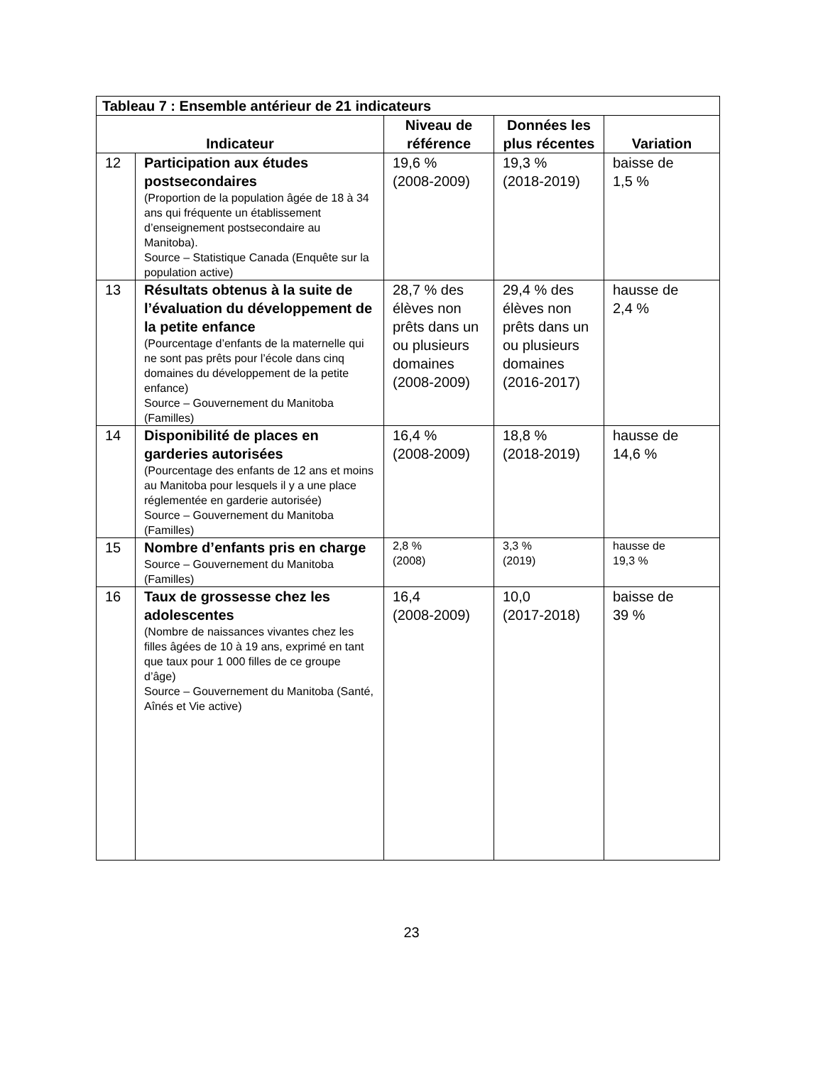| Tableau 7 : Ensemble antérieur de 21 indicateurs | | | | |
| --- | --- | --- | --- | --- |
| Indicateur | | Niveau de référence | Données les plus récentes | Variation |
| 12 | Participation aux études postsecondaires (Proportion de la population âgée de 18 à 34 ans qui fréquente un établissement d’enseignement postsecondaire au Manitoba). Source – Statistique Canada (Enquête sur la population active) | 19,6 % (2008-2009) | 19,3 % (2018-2019) | baisse de 1,5 % |
| 13 | Résultats obtenus à la suite de l’évaluation du développement de la petite enfance (Pourcentage d’enfants de la maternelle qui ne sont pas prêts pour l’école dans cinq domaines du développement de la petite enfance) Source – Gouvernement du Manitoba (Familles) | 28,7 % des élèves non prêts dans un ou plusieurs domaines (2008-2009) | 29,4 % des élèves non prêts dans un ou plusieurs domaines (2016-2017) | hausse de 2,4 % |
| 14 | Disponibilité de places en garderies autorisées (Pourcentage des enfants de 12 ans et moins au Manitoba pour lesquels il y a une place réglementée en garderie autorisée) Source – Gouvernement du Manitoba (Familles) | 16,4 % (2008-2009) | 18,8 % (2018-2019) | hausse de 14,6 % |
| 15 | Nombre d’enfants pris en charge Source – Gouvernement du Manitoba (Familles) | 2,8 % (2008) | 3,3 % (2019) | hausse de 19,3 % |
| 16 | Taux de grossesse chez les adolescentes (Nombre de naissances vivantes chez les filles âgées de 10 à 19 ans, exprimé en tant que taux pour 1 000 filles de ce groupe d’âge) Source – Gouvernement du Manitoba (Santé, Aînés et Vie active) | 16,4 (2008-2009) | 10,0 (2017-2018) | baisse de 39 % |
23